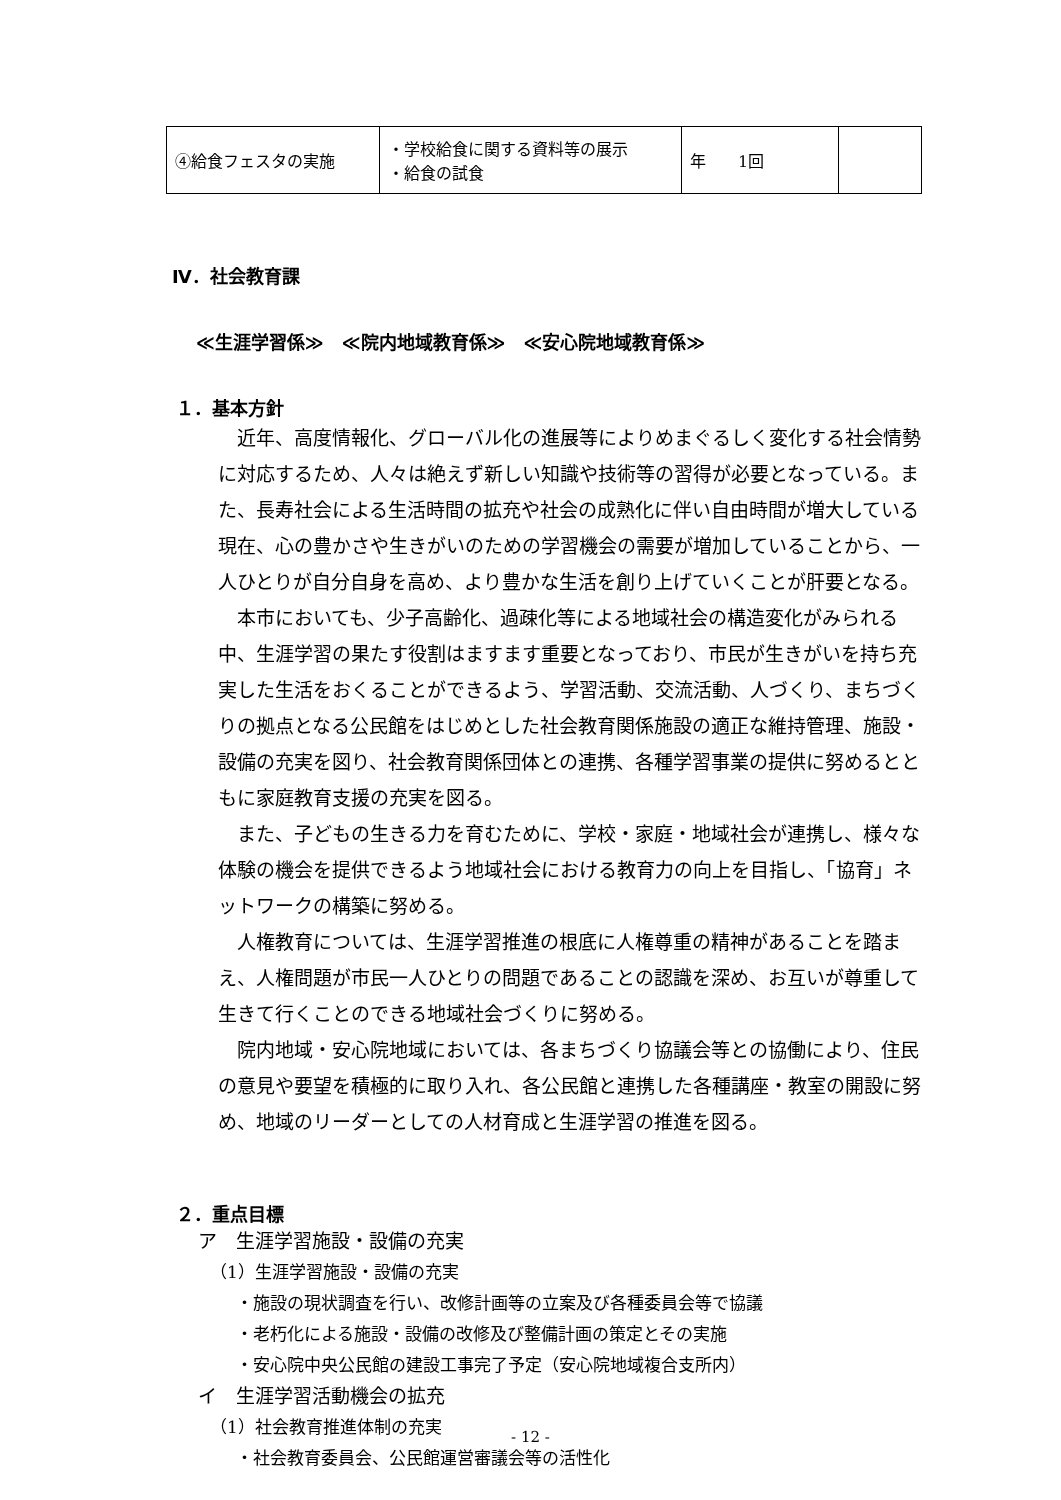| ④給食フェスタの実施 | ・学校給食に関する資料等の展示 ・給食の試食 | 年 1回 | |
Ⅳ．社会教育課
≪生涯学習係≫　≪院内地域教育係≫　≪安心院地域教育係≫
１．基本方針
近年、高度情報化、グローバル化の進展等によりめまぐるしく変化する社会情勢に対応するため、人々は絶えず新しい知識や技術等の習得が必要となっている。また、長寿社会による生活時間の拡充や社会の成熟化に伴い自由時間が増大している現在、心の豊かさや生きがいのための学習機会の需要が増加していることから、一人ひとりが自分自身を高め、より豊かな生活を創り上げていくことが肝要となる。
本市においても、少子高齢化、過疎化等による地域社会の構造変化がみられる中、生涯学習の果たす役割はますます重要となっており、市民が生きがいを持ち充実した生活をおくることができるよう、学習活動、交流活動、人づくり、まちづくりの拠点となる公民館をはじめとした社会教育関係施設の適正な維持管理、施設・設備の充実を図り、社会教育関係団体との連携、各種学習事業の提供に努めるとともに家庭教育支援の充実を図る。
また、子どもの生きる力を育むために、学校・家庭・地域社会が連携し、様々な体験の機会を提供できるよう地域社会における教育力の向上を目指し、「協育」ネットワークの構築に努める。
人権教育については、生涯学習推進の根底に人権尊重の精神があることを踏まえ、人権問題が市民一人ひとりの問題であることの認識を深め、お互いが尊重して生きて行くことのできる地域社会づくりに努める。
院内地域・安心院地域においては、各まちづくり協議会等との協働により、住民の意見や要望を積極的に取り入れ、各公民館と連携した各種講座・教室の開設に努め、地域のリーダーとしての人材育成と生涯学習の推進を図る。
２．重点目標
ア　生涯学習施設・設備の充実
（1）生涯学習施設・設備の充実
・施設の現状調査を行い、改修計画等の立案及び各種委員会等で協議
・老朽化による施設・設備の改修及び整備計画の策定とその実施
・安心院中央公民館の建設工事完了予定（安心院地域複合支所内）
イ　生涯学習活動機会の拡充
（1）社会教育推進体制の充実
・社会教育委員会、公民館運営審議会等の活性化
- 12 -